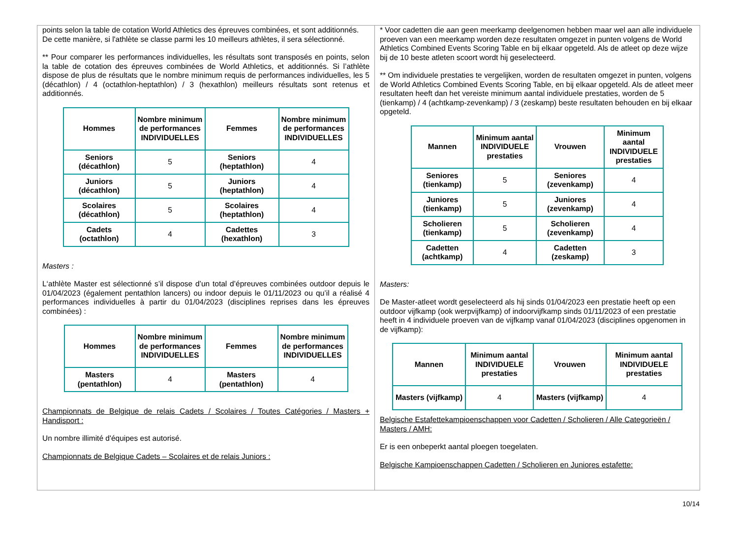points selon la table de cotation World Athletics des épreuves combinées, et sont additionnés. De cette manière, si l'athlète se classe parmi les 10 meilleurs athlètes, il sera sélectionné.
** Pour comparer les performances individuelles, les résultats sont transposés en points, selon la table de cotation des épreuves combinées de World Athletics, et additionnés. Si l’athlète dispose de plus de résultats que le nombre minimum requis de performances individuelles, les 5 (décathlon) / 4 (octathlon-heptathlon) / 3 (hexathlon) meilleurs résultats sont retenus et additionnés.
| Hommes | Nombre minimum de performances INDIVIDUELLES | Femmes | Nombre minimum de performances INDIVIDUELLES |
| --- | --- | --- | --- |
| Seniors (décathlon) | 5 | Seniors (heptathlon) | 4 |
| Juniors (décathlon) | 5 | Juniors (heptathlon) | 4 |
| Scolaires (décathlon) | 5 | Scolaires (heptathlon) | 4 |
| Cadets (octathlon) | 4 | Cadettes (hexathlon) | 3 |
Masters :
L‘athlète Master est sélectionné s’il dispose d’un total d’épreuves combinées outdoor depuis le 01/04/2023 (également pentathlon lancers) ou indoor depuis le 01/11/2023 ou qu’il a réalisé 4 performances individuelles à partir du 01/04/2023 (disciplines reprises dans les épreuves combinées) :
| Hommes | Nombre minimum de performances INDIVIDUELLES | Femmes | Nombre minimum de performances INDIVIDUELLES |
| --- | --- | --- | --- |
| Masters (pentathlon) | 4 | Masters (pentathlon) | 4 |
Championnats de Belgique de relais Cadets / Scolaires / Toutes Catégories / Masters + Handisport :
Un nombre illimité d'équipes est autorisé.
Championnats de Belgique Cadets – Scolaires et de relais Juniors :
* Voor cadetten die aan geen meerkamp deelgenomen hebben maar wel aan alle individuele proeven van een meerkamp worden deze resultaten omgezet in punten volgens de World Athletics Combined Events Scoring Table en bij elkaar opgeteld. Als de atleet op deze wijze bij de 10 beste atleten scoort wordt hij geselecteerd.
** Om individuele prestaties te vergelijken, worden de resultaten omgezet in punten, volgens de World Athletics Combined Events Scoring Table, en bij elkaar opgeteld. Als de atleet meer resultaten heeft dan het vereiste minimum aantal individuele prestaties, worden de 5 (tienkamp) / 4 (achtkamp-zevenkamp) / 3 (zeskamp) beste resultaten behouden en bij elkaar opgeteld.
| Mannen | Minimum aantal INDIVIDUELE prestaties | Vrouwen | Minimum aantal INDIVIDUELE prestaties |
| --- | --- | --- | --- |
| Seniores (tienkamp) | 5 | Seniores (zevenkamp) | 4 |
| Juniores (tienkamp) | 5 | Juniores (zevenkamp) | 4 |
| Scholieren (tienkamp) | 5 | Scholieren (zevenkamp) | 4 |
| Cadetten (achtkamp) | 4 | Cadetten (zeskamp) | 3 |
Masters:
De Master-atleet wordt geselecteerd als hij sinds 01/04/2023 een prestatie heeft op een outdoor vijfkamp (ook werpvijfkamp) of indoorvijfkamp sinds 01/11/2023 of een prestatie heeft in 4 individuele proeven van de vijfkamp vanaf 01/04/2023 (disciplines opgenomen in de vijfkamp):
| Mannen | Minimum aantal INDIVIDUELE prestaties | Vrouwen | Minimum aantal INDIVIDUELE prestaties |
| --- | --- | --- | --- |
| Masters (vijfkamp) | 4 | Masters (vijfkamp) | 4 |
Belgische Estafettekampioenschappen voor Cadetten / Scholieren / Alle Categorieën / Masters / AMH:
Er is een onbeperkt aantal ploegen toegelaten.
Belgische Kampioenschappen Cadetten / Scholieren en Juniores estafette:
10/14